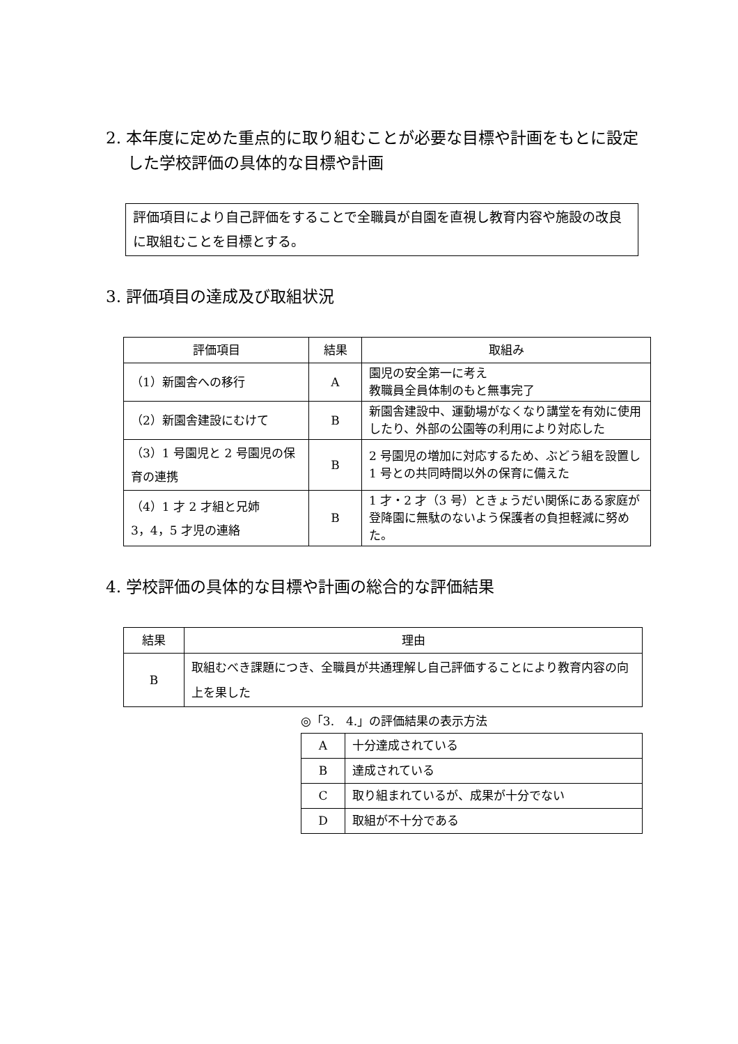2. 本年度に定めた重点的に取り組むことが必要な目標や計画をもとに設定した学校評価の具体的な目標や計画
評価項目により自己評価をすることで全職員が自園を直視し教育内容や施設の改良に取組むことを目標とする。
3. 評価項目の達成及び取組状況
| 評価項目 | 結果 | 取組み |
| --- | --- | --- |
| （1）新園舎への移行 | A | 園児の安全第一に考え 教職員全員体制のもと無事完了 |
| （2）新園舎建設にむけて | B | 新園舎建設中、運動場がなくなり講堂を有効に使用したり、外部の公園等の利用により対応した |
| （3）1 号園児と 2 号園児の保育の連携 | B | 2 号園児の増加に対応するため、ぶどう組を設置し 1 号との共同時間以外の保育に備えた |
| （4）1 才 2 才組と兄姉 3，4，5 才児の連絡 | B | 1 才・2 才（3 号）ときょうだい関係にある家庭が登降園に無駄のないよう保護者の負担軽減に努めた。 |
4. 学校評価の具体的な目標や計画の総合的な評価結果
| 結果 | 理由 |
| --- | --- |
| B | 取組むべき課題につき、全職員が共通理解し自己評価することにより教育内容の向上を果した |
◎「3.　4.」の評価結果の表示方法
| A | 十分達成されている |
| B | 達成されている |
| C | 取り組まれているが、成果が十分でない |
| D | 取組が不十分である |